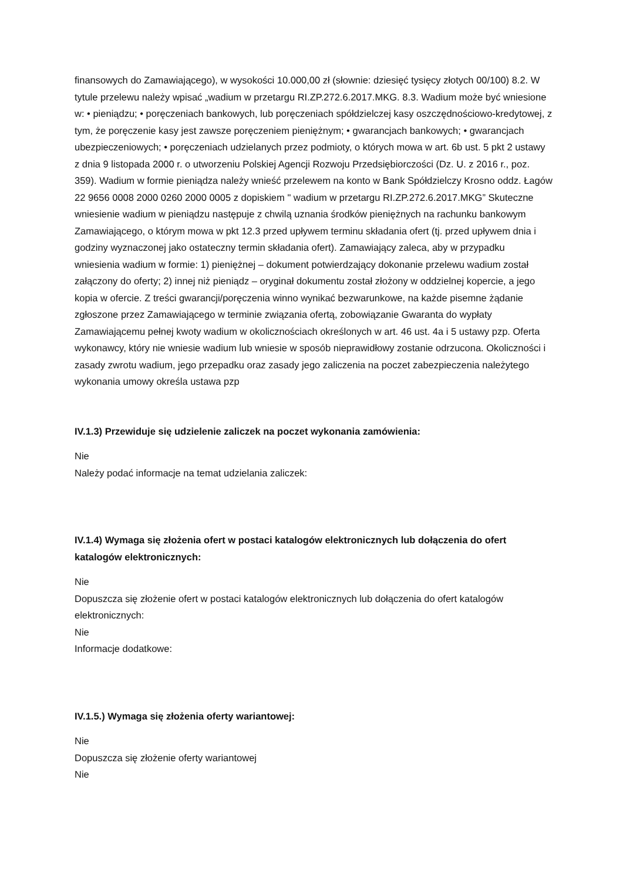finansowych do Zamawiającego), w wysokości 10.000,00 zł (słownie: dziesięć tysięcy złotych 00/100) 8.2. W tytule przelewu należy wpisać „wadium w przetargu RI.ZP.272.6.2017.MKG. 8.3. Wadium może być wniesione w: • pieniądzu; • poręczeniach bankowych, lub poręczeniach spółdzielczej kasy oszczędnościowo-kredytowej, z tym, że poręczenie kasy jest zawsze poręczeniem pieniężnym; • gwarancjach bankowych; • gwarancjach ubezpieczeniowych; • poręczeniach udzielanych przez podmioty, o których mowa w art. 6b ust. 5 pkt 2 ustawy z dnia 9 listopada 2000 r. o utworzeniu Polskiej Agencji Rozwoju Przedsiębiorczości (Dz. U. z 2016 r., poz. 359). Wadium w formie pieniądza należy wnieść przelewem na konto w Bank Spółdzielczy Krosno oddz. Łagów 22 9656 0008 2000 0260 2000 0005 z dopiskiem " wadium w przetargu RI.ZP.272.6.2017.MKG” Skuteczne wniesienie wadium w pieniądzu następuje z chwilą uznania środków pieniężnych na rachunku bankowym Zamawiającego, o którym mowa w pkt 12.3 przed upływem terminu składania ofert (tj. przed upływem dnia i godziny wyznaczonej jako ostateczny termin składania ofert). Zamawiający zaleca, aby w przypadku wniesienia wadium w formie: 1) pieniężnej – dokument potwierdzający dokonanie przelewu wadium został załączony do oferty; 2) innej niż pieniądz – oryginał dokumentu został złożony w oddzielnej kopercie, a jego kopia w ofercie. Z treści gwarancji/poręczenia winno wynikać bezwarunkowe, na każde pisemne żądanie zgłoszone przez Zamawiającego w terminie związania ofertą, zobowiązanie Gwaranta do wypłaty Zamawiającemu pełnej kwoty wadium w okolicznościach określonych w art. 46 ust. 4a i 5 ustawy pzp. Oferta wykonawcy, który nie wniesie wadium lub wniesie w sposób nieprawidłowy zostanie odrzucona. Okoliczności i zasady zwrotu wadium, jego przepadku oraz zasady jego zaliczenia na poczet zabezpieczenia należytego wykonania umowy określa ustawa pzp
IV.1.3) Przewiduje się udzielenie zaliczek na poczet wykonania zamówienia:
Nie
Należy podać informacje na temat udzielania zaliczek:
IV.1.4) Wymaga się złożenia ofert w postaci katalogów elektronicznych lub dołączenia do ofert katalogów elektronicznych:
Nie
Dopuszcza się złożenie ofert w postaci katalogów elektronicznych lub dołączenia do ofert katalogów elektronicznych:
Nie
Informacje dodatkowe:
IV.1.5.) Wymaga się złożenia oferty wariantowej:
Nie
Dopuszcza się złożenie oferty wariantowej
Nie